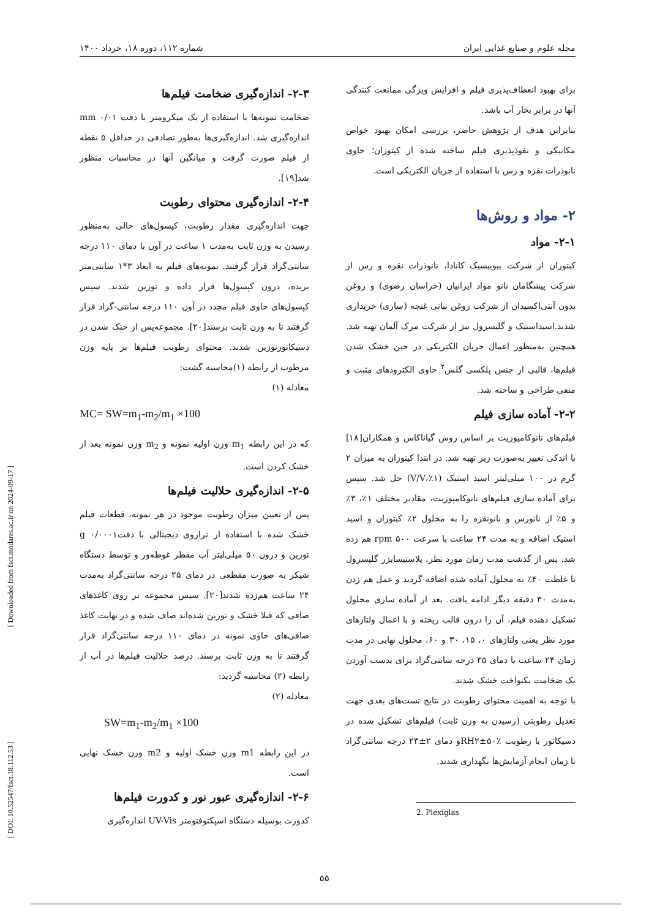مجله علوم و صنایع غذایی ایران شماره ۱۱۲، دوره ۱۸، خرداد ۱۴۰۰
برای بهبود انعطاف‌پذیری فیلم و افزایش ویژگی ممانعت کنندگی آنها در برابر بخار آب باشد.
بنابراین هدف از پژوهش حاضر، بررسی امکان بهبود خواص مکانیکی و نفوذپذیری فیلم ساخته شده از کیتوزان؛ حاوی نانوذرات نقره و رس با استفاده از جریان الکتریکی است.
۲- مواد و روش‌ها
۲-۱- مواد
کیتوزان از شرکت بیوبیسیک کانادا، نانوذرات نقره و رس از شرکت پیشگامان نانو مواد ایرانیان (خراسان رضوی) و روغن بدون آنتی‌اکسیدان از شرکت روغن نباتی غنچه (ساری) خریداری شدند.اسیداستیک و گلیسرول نیز از شرکت مرک آلمان تهیه شد. همچنین به‌منظور اعمال جریان الکتریکی در حین خشک شدن فیلم‌ها، قالبی از جنس پلکسی گلس<sup>۲</sup> حاوی الکترودهای مثبت و منفی طراحی و ساخته شد.
۲-۲- آماده سازی فیلم
فیلم‌های نانوکامپوزیت بر اساس روش گیاناکاس و همکاران[۱۸] با اندکی تغییر به‌صورت زیر تهیه شد. در ابتدا کیتوزان به میزان ۲ گرم در ۱۰۰ میلی‌لیتر اسید استیک (۱٪،V/V) حل شد. سپس برای آماده سازی فیلم‌های نانوکامپوزیت، مقادیر مختلف ۱٪، ۳٪ و ۵٪ از نانورس و نانونقره را به محلول ۲٪ کیتوزان و اسید استیک اضافه و به مدت ۲۴ ساعت با سرعت rpm ۵۰۰ هم زده شد. پس از گذشت مدت زمان مورد نظر، پلاستیسایزر گلیسرول با غلظت ۴۰٪ به محلول آماده شده اضافه گردید و عمل هم زدن به‌مدت ۳۰ دقیقه دیگر ادامه یافت. بعد از آماده سازی محلول تشکیل دهنده فیلم، آن را درون قالب ریخته و با اعمال ولتاژهای مورد نظر یعنی ولتاژهای ۰، ۱۵، ۳۰ و ۶۰، محلول نهایی در مدت زمان ۲۴ ساعت با دمای ۳۵ درجه سانتی‌گراد برای بدست آوردن یک ضخامت یکنواخت خشک شدند.
با توجه به اهمیت محتوای رطوبت در نتایج تست‌های بعدی جهت تعدیل رطوبتی (رسیدن به وزن ثابت) فیلم‌های تشکیل شده در دسیکاتور با رطوبت RH۲±۵۰٪و دمای ۲±۲۳ درجه سانتی‌گراد تا زمان انجام آزمایش‌ها نگهداری شدند.
2. Plexiglas
۲-۳- اندازه‌گیری ضخامت فیلم‌ها
ضخامت نمونه‌ها با استفاده از یک میکرومتر با دقت mm ۰/۰۱ اندازه‌گیری شد. اندازه‌گیری‌ها به‌طور تصادفی در حداقل ۵ نقطه از فیلم صورت گرفت و میانگین آنها در محاسبات منظور شد[۱۹].
۲-۴- اندازه‌گیری محتوای رطوبت
جهت اندازه‌گیری مقدار رطوبت، کپسول‌های خالی به‌منظور رسیدن به وزن ثابت به‌مدت ۱ ساعت در آون با دمای ۱۱۰ درجه سانتی‌گراد قرار گرفتند. نمونه‌های فیلم به ابعاد ۳*۱ سانتی‌متر بریده، درون کپسول‌ها قرار داده و توزین شدند. سپس کپسول‌های حاوی فیلم مجدد در آون ۱۱۰ درجه سانتی-گراد قرار گرفتند تا به وزن ثابت برسند[۲۰]. مجموعه‌پس از خنک شدن در دسیکاتورتوزین شدند. محتوای رطوبت فیلم‌ها بر پایه وزن مرطوب از رابطه (۱)محاسبه گشت:
معادله (۱)
MC= SW=m<sub>1</sub>-m<sub>2</sub>/m<sub>1</sub> ×100
که در این رابطه m<sub>1</sub> وزن اولیه نمونه و m<sub>2</sub> وزن نمونه بعد از خشک کردن است.
۲-۵- اندازه‌گیری حلالیت فیلم‌ها
پس از تعیین میزان رطوبت موجود در هر نمونه، قطعات فیلم خشک شده با استفاده از ترازوی دیجیتالی با دقتg ۰/۰۰۰۱ توزین و درون ۵۰ میلی‌لیتر آب مقطر غوطه‌ور و توسط دستگاه شیکر به صورت مقطعی در دمای ۲۵ درجه سانتی‌گراد به‌مدت ۲۴ ساعت هم‌زده شدند[۲۰]. سپس مجموعه بر روی کاغذهای صافی که قبلا خشک و توزین شده‌اند صاف شده و در نهایت کاغذ صافی‌های حاوی نمونه در دمای ۱۱۰ درجه سانتی‌گراد قرار گرفتند تا به وزن ثابت برسند. درصد حلالیت فیلم‌ها در آب از رابطه (۲) محاسبه گردید:
معادله (۲)
SW=m<sub>1</sub>-m<sub>2</sub>/m<sub>1</sub> ×100
در این رابطه m1 وزن خشک اولیه و m2 وزن خشک نهایی است.
۲-۶- اندازه‌گیری عبور نور و کدورت فیلم‌ها
کدورت بوسیله دستگاه اسپکتوفتومتر UV-Vis اندازه‌گیری
[ Downloaded from fsct.modares.ac.ir on 2024-09-17 ]
[ DOI: 10.52547/fsct.18.112.53 ]
۵۵